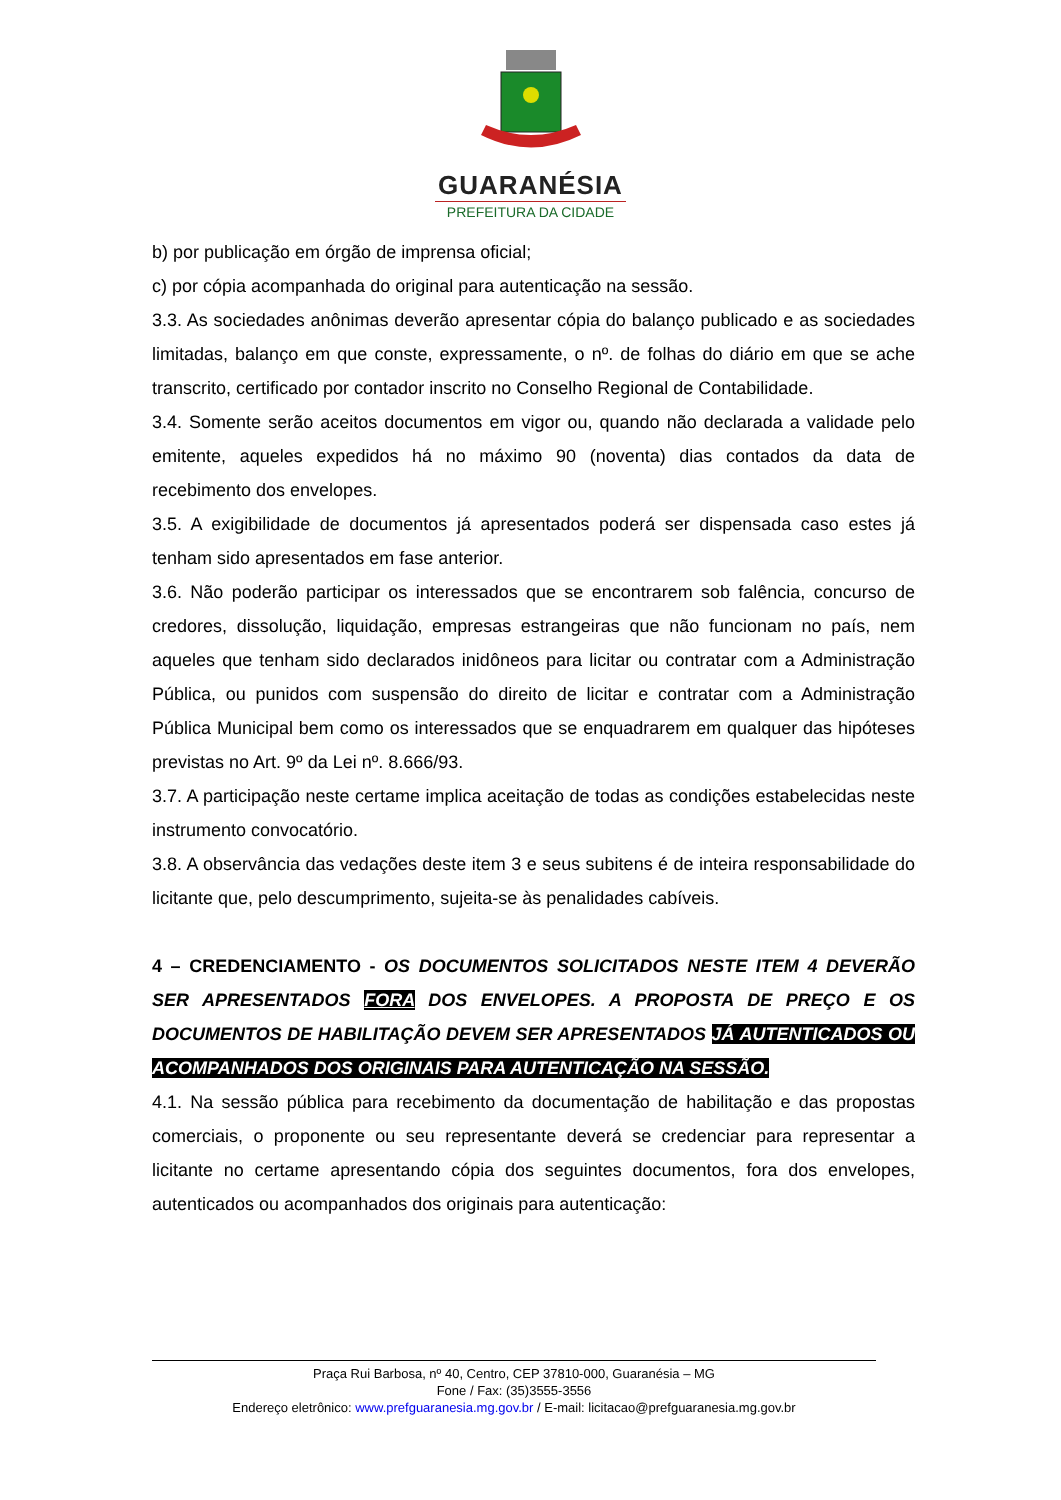GUARANÉSIA
PREFEITURA DA CIDADE
b) por publicação em órgão de imprensa oficial;
c) por cópia acompanhada do original para autenticação na sessão.
3.3. As sociedades anônimas deverão apresentar cópia do balanço publicado e as sociedades limitadas, balanço em que conste, expressamente, o nº. de folhas do diário em que se ache transcrito, certificado por contador inscrito no Conselho Regional de Contabilidade.
3.4. Somente serão aceitos documentos em vigor ou, quando não declarada a validade pelo emitente, aqueles expedidos há no máximo 90 (noventa) dias contados da data de recebimento dos envelopes.
3.5. A exigibilidade de documentos já apresentados poderá ser dispensada caso estes já tenham sido apresentados em fase anterior.
3.6. Não poderão participar os interessados que se encontrarem sob falência, concurso de credores, dissolução, liquidação, empresas estrangeiras que não funcionam no país, nem aqueles que tenham sido declarados inidôneos para licitar ou contratar com a Administração Pública, ou punidos com suspensão do direito de licitar e contratar com a Administração Pública Municipal bem como os interessados que se enquadrarem em qualquer das hipóteses previstas no Art. 9º da Lei nº. 8.666/93.
3.7. A participação neste certame implica aceitação de todas as condições estabelecidas neste instrumento convocatório.
3.8. A observância das vedações deste item 3 e seus subitens é de inteira responsabilidade do licitante que, pelo descumprimento, sujeita-se às penalidades cabíveis.
4 – CREDENCIAMENTO - OS DOCUMENTOS SOLICITADOS NESTE ITEM 4 DEVERÃO SER APRESENTADOS FORA DOS ENVELOPES. A PROPOSTA DE PREÇO E OS DOCUMENTOS DE HABILITAÇÃO DEVEM SER APRESENTADOS JÁ AUTENTICADOS OU ACOMPANHADOS DOS ORIGINAIS PARA AUTENTICAÇÃO NA SESSÃO.
4.1. Na sessão pública para recebimento da documentação de habilitação e das propostas comerciais, o proponente ou seu representante deverá se credenciar para representar a licitante no certame apresentando cópia dos seguintes documentos, fora dos envelopes, autenticados ou acompanhados dos originais para autenticação:
Praça Rui Barbosa, nº 40, Centro, CEP 37810-000, Guaranésia – MG
Fone / Fax: (35)3555-3556
Endereço eletrônico: www.prefguaranesia.mg.gov.br / E-mail: licitacao@prefguaranesia.mg.gov.br